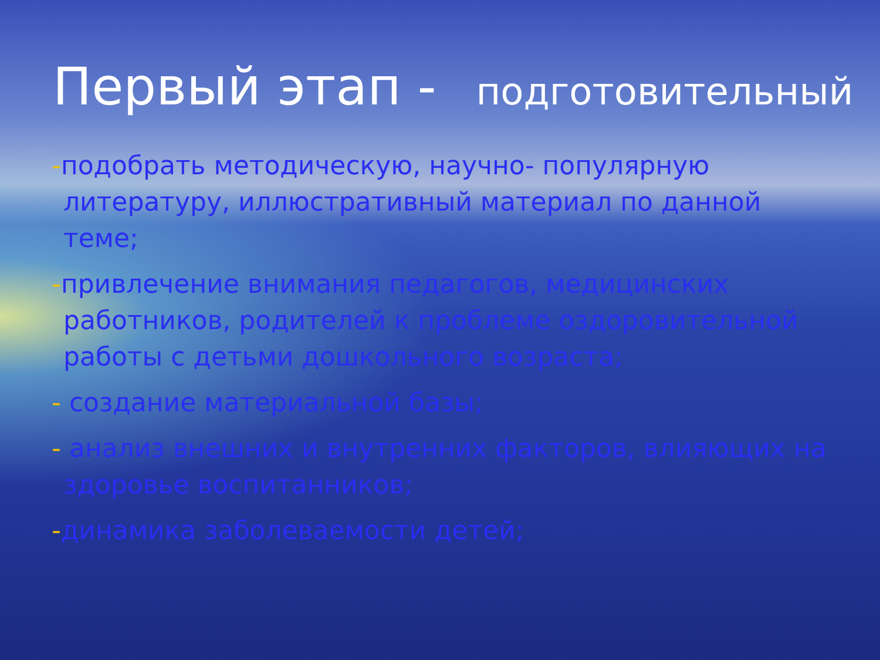Первый этап - подготовительный
-подобрать методическую, научно- популярную литературу, иллюстративный материал по данной теме;
-привлечение внимания педагогов, медицинских работников, родителей к проблеме оздоровительной работы с детьми дошкольного возраста;
- создание материальной базы;
- анализ внешних и внутренних факторов, влияющих на здоровье воспитанников;
-динамика заболеваемости детей;